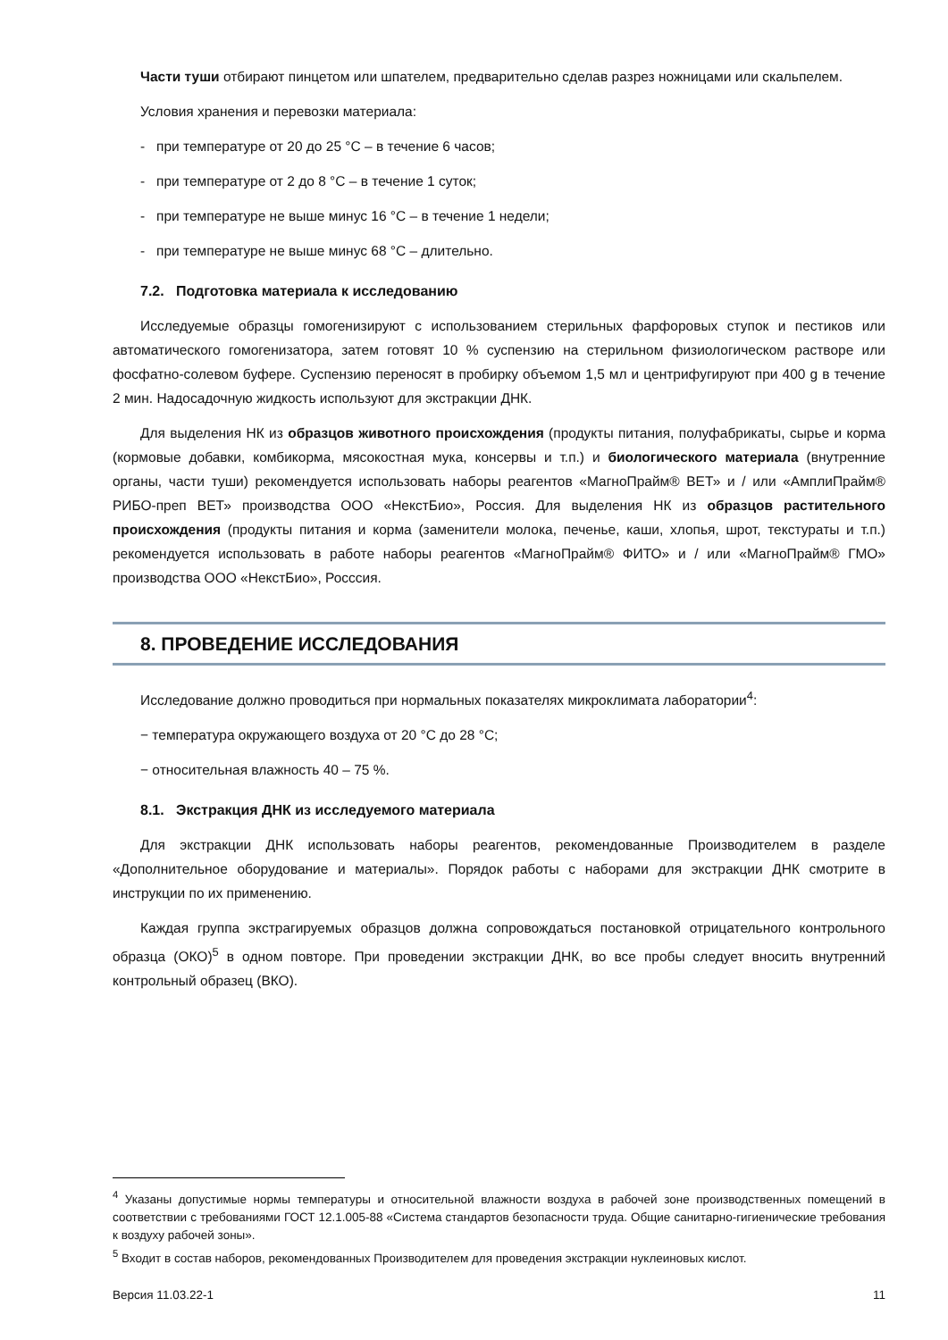Части туши отбирают пинцетом или шпателем, предварительно сделав разрез ножницами или скальпелем.
Условия хранения и перевозки материала:
- при температуре от 20 до 25 °С – в течение 6 часов;
- при температуре от 2 до 8 °С – в течение 1 суток;
- при температуре не выше минус 16 °С – в течение 1 недели;
- при температуре не выше минус 68 °С – длительно.
7.2. Подготовка материала к исследованию
Исследуемые образцы гомогенизируют с использованием стерильных фарфоровых ступок и пестиков или автоматического гомогенизатора, затем готовят 10 % суспензию на стерильном физиологическом растворе или фосфатно-солевом буфере. Суспензию переносят в пробирку объемом 1,5 мл и центрифугируют при 400 g в течение 2 мин. Надосадочную жидкость используют для экстракции ДНК.
Для выделения НК из образцов животного происхождения (продукты питания, полуфабрикаты, сырье и корма (кормовые добавки, комбикорма, мясокостная мука, консервы и т.п.) и биологического материала (внутренние органы, части туши) рекомендуется использовать наборы реагентов «МагноПрайм® ВЕТ» и / или «АмплиПрайм® РИБО-преп ВЕТ» производства ООО «НекстБио», Россия. Для выделения НК из образцов растительного происхождения (продукты питания и корма (заменители молока, печенье, каши, хлопья, шрот, текстураты и т.п.) рекомендуется использовать в работе наборы реагентов «МагноПрайм® ФИТО» и / или «МагноПрайм® ГМО» производства ООО «НекстБио», Росссия.
8. ПРОВЕДЕНИЕ ИССЛЕДОВАНИЯ
Исследование должно проводиться при нормальных показателях микроклимата лаборатории<sup>4</sup>:
− температура окружающего воздуха от 20 °С до 28 °С;
− относительная влажность 40 – 75 %.
8.1. Экстракция ДНК из исследуемого материала
Для экстракции ДНК использовать наборы реагентов, рекомендованные Производителем в разделе «Дополнительное оборудование и материалы». Порядок работы с наборами для экстракции ДНК смотрите в инструкции по их применению.
Каждая группа экстрагируемых образцов должна сопровождаться постановкой отрицательного контрольного образца (ОКО)<sup>5</sup> в одном повторе. При проведении экстракции ДНК, во все пробы следует вносить внутренний контрольный образец (ВКО).
<sup>4</sup> Указаны допустимые нормы температуры и относительной влажности воздуха в рабочей зоне производственных помещений в соответствии с требованиями ГОСТ 12.1.005-88 «Система стандартов безопасности труда. Общие санитарно-гигиенические требования к воздуху рабочей зоны».
<sup>5</sup> Входит в состав наборов, рекомендованных Производителем для проведения экстракции нуклеиновых кислот.
Версия 11.03.22-1 11